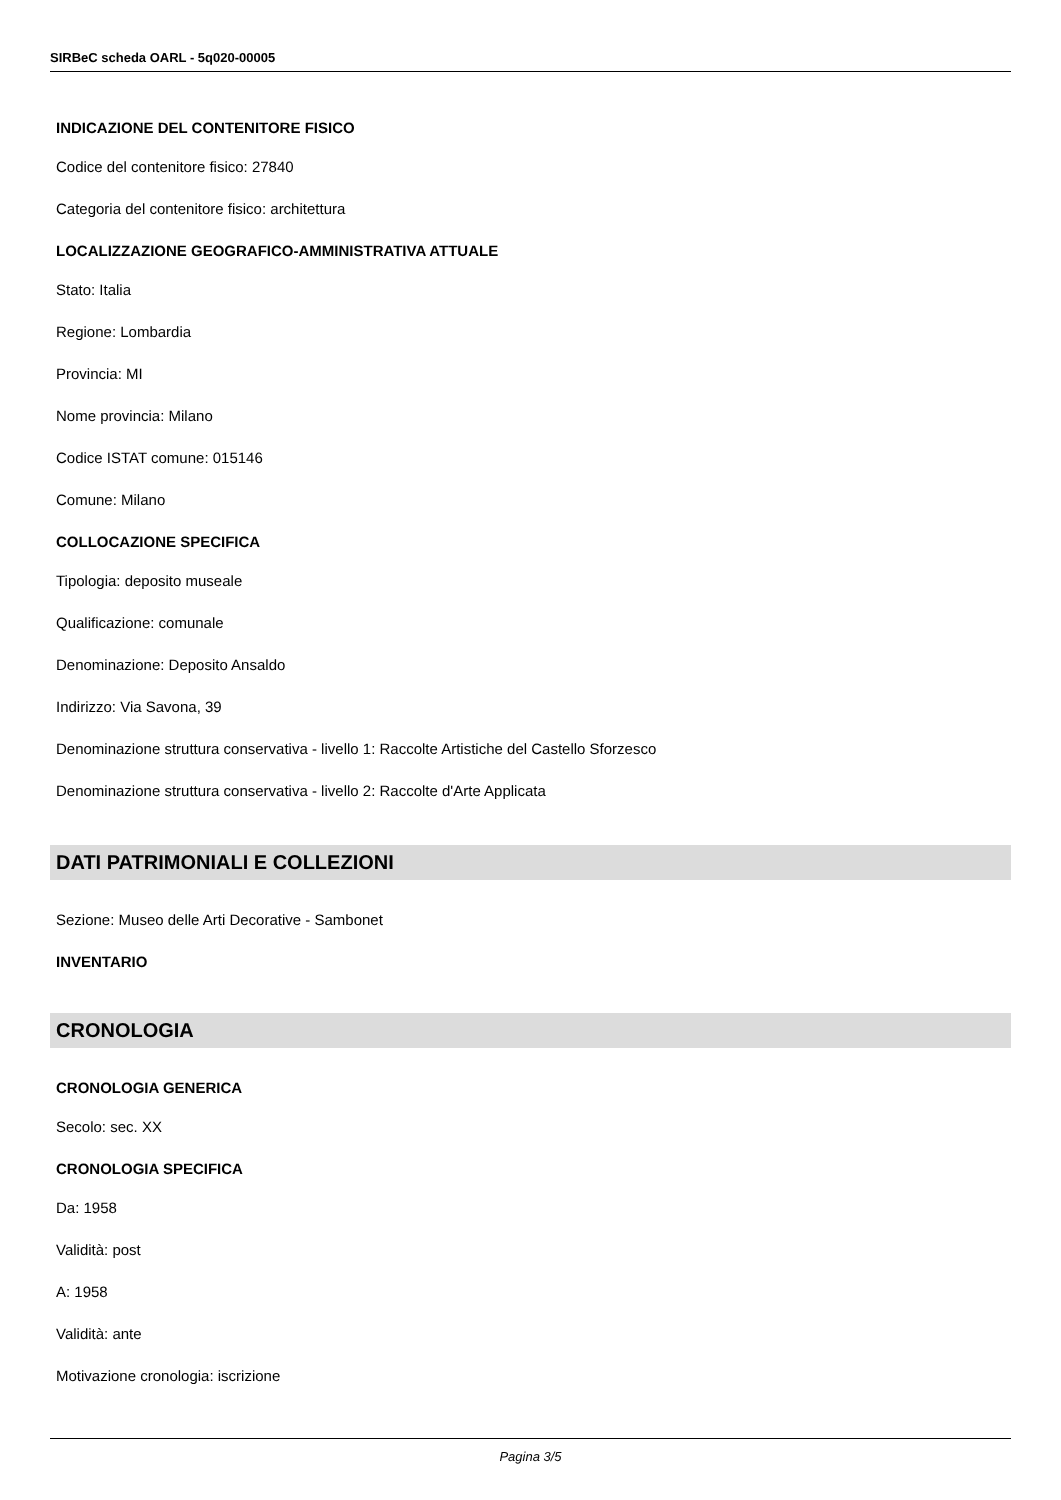SIRBeC scheda OARL - 5q020-00005
INDICAZIONE DEL CONTENITORE FISICO
Codice del contenitore fisico: 27840
Categoria del contenitore fisico: architettura
LOCALIZZAZIONE GEOGRAFICO-AMMINISTRATIVA ATTUALE
Stato: Italia
Regione: Lombardia
Provincia: MI
Nome provincia: Milano
Codice ISTAT comune: 015146
Comune: Milano
COLLOCAZIONE SPECIFICA
Tipologia: deposito museale
Qualificazione: comunale
Denominazione: Deposito Ansaldo
Indirizzo: Via Savona, 39
Denominazione struttura conservativa - livello 1: Raccolte Artistiche del Castello Sforzesco
Denominazione struttura conservativa - livello 2: Raccolte d'Arte Applicata
DATI PATRIMONIALI E COLLEZIONI
Sezione: Museo delle Arti Decorative - Sambonet
INVENTARIO
CRONOLOGIA
CRONOLOGIA GENERICA
Secolo: sec. XX
CRONOLOGIA SPECIFICA
Da: 1958
Validità: post
A: 1958
Validità: ante
Motivazione cronologia: iscrizione
Pagina 3/5